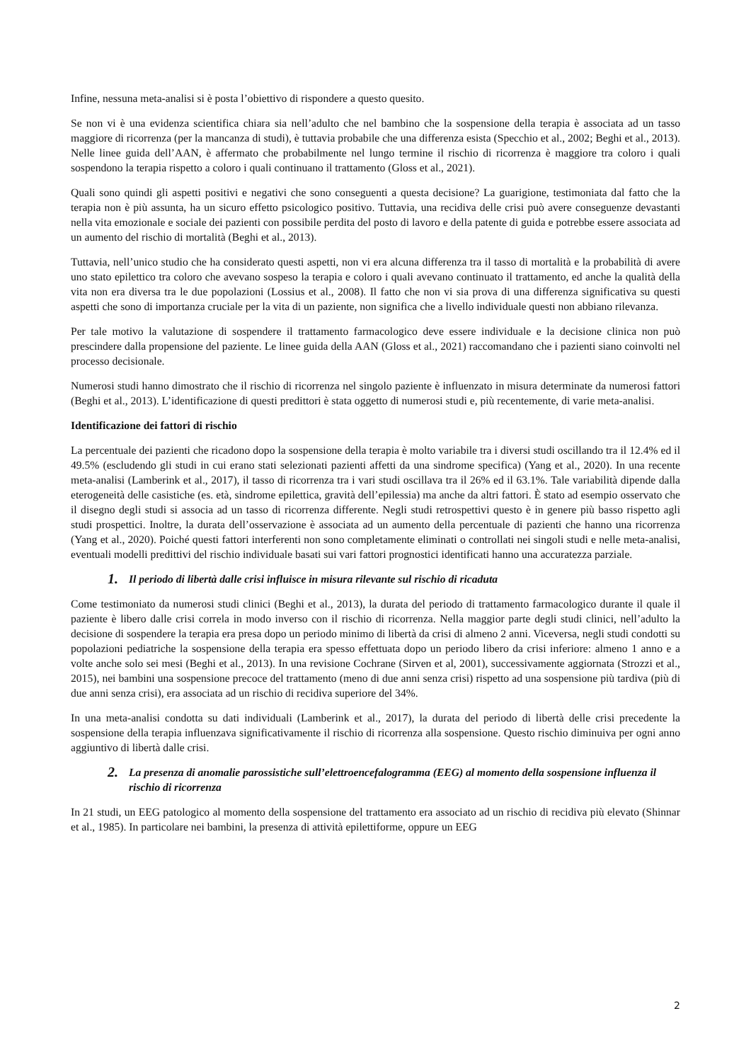Infine, nessuna meta-analisi si è posta l’obiettivo di rispondere a questo quesito.
Se non vi è una evidenza scientifica chiara sia nell’adulto che nel bambino che la sospensione della terapia è associata ad un tasso maggiore di ricorrenza (per la mancanza di studi), è tuttavia probabile che una differenza esista (Specchio et al., 2002; Beghi et al., 2013). Nelle linee guida dell’AAN, è affermato che probabilmente nel lungo termine il rischio di ricorrenza è maggiore tra coloro i quali sospendono la terapia rispetto a coloro i quali continuano il trattamento (Gloss et al., 2021).
Quali sono quindi gli aspetti positivi e negativi che sono conseguenti a questa decisione? La guarigione, testimoniata dal fatto che la terapia non è più assunta, ha un sicuro effetto psicologico positivo. Tuttavia, una recidiva delle crisi può avere conseguenze devastanti nella vita emozionale e sociale dei pazienti con possibile perdita del posto di lavoro e della patente di guida e potrebbe essere associata ad un aumento del rischio di mortalità (Beghi et al., 2013).
Tuttavia, nell’unico studio che ha considerato questi aspetti, non vi era alcuna differenza tra il tasso di mortalità e la probabilità di avere uno stato epilettico tra coloro che avevano sospeso la terapia e coloro i quali avevano continuato il trattamento, ed anche la qualità della vita non era diversa tra le due popolazioni (Lossius et al., 2008). Il fatto che non vi sia prova di una differenza significativa su questi aspetti che sono di importanza cruciale per la vita di un paziente, non significa che a livello individuale questi non abbiano rilevanza.
Per tale motivo la valutazione di sospendere il trattamento farmacologico deve essere individuale e la decisione clinica non può prescindere dalla propensione del paziente. Le linee guida della AAN (Gloss et al., 2021) raccomandano che i pazienti siano coinvolti nel processo decisionale.
Numerosi studi hanno dimostrato che il rischio di ricorrenza nel singolo paziente è influenzato in misura determinate da numerosi fattori (Beghi et al., 2013). L’identificazione di questi predittori è stata oggetto di numerosi studi e, più recentemente, di varie meta-analisi.
Identificazione dei fattori di rischio
La percentuale dei pazienti che ricadono dopo la sospensione della terapia è molto variabile tra i diversi studi oscillando tra il 12.4% ed il 49.5% (escludendo gli studi in cui erano stati selezionati pazienti affetti da una sindrome specifica) (Yang et al., 2020). In una recente meta-analisi (Lamberink et al., 2017), il tasso di ricorrenza tra i vari studi oscillava tra il 26% ed il 63.1%. Tale variabilità dipende dalla eterogeneità delle casistiche (es. età, sindrome epilettica, gravità dell’epilessia) ma anche da altri fattori. È stato ad esempio osservato che il disegno degli studi si associa ad un tasso di ricorrenza differente. Negli studi retrospettivi questo è in genere più basso rispetto agli studi prospettici. Inoltre, la durata dell’osservazione è associata ad un aumento della percentuale di pazienti che hanno una ricorrenza (Yang et al., 2020). Poiché questi fattori interferenti non sono completamente eliminati o controllati nei singoli studi e nelle meta-analisi, eventuali modelli predittivi del rischio individuale basati sui vari fattori prognostici identificati hanno una accuratezza parziale.
1. Il periodo di libertà dalle crisi influisce in misura rilevante sul rischio di ricaduta
Come testimoniato da numerosi studi clinici (Beghi et al., 2013), la durata del periodo di trattamento farmacologico durante il quale il paziente è libero dalle crisi correla in modo inverso con il rischio di ricorrenza. Nella maggior parte degli studi clinici, nell’adulto la decisione di sospendere la terapia era presa dopo un periodo minimo di libertà da crisi di almeno 2 anni. Viceversa, negli studi condotti su popolazioni pediatriche la sospensione della terapia era spesso effettuata dopo un periodo libero da crisi inferiore: almeno 1 anno e a volte anche solo sei mesi (Beghi et al., 2013). In una revisione Cochrane (Sirven et al, 2001), successivamente aggiornata (Strozzi et al., 2015), nei bambini una sospensione precoce del trattamento (meno di due anni senza crisi) rispetto ad una sospensione più tardiva (più di due anni senza crisi), era associata ad un rischio di recidiva superiore del 34%.
In una meta-analisi condotta su dati individuali (Lamberink et al., 2017), la durata del periodo di libertà delle crisi precedente la sospensione della terapia influenzava significativamente il rischio di ricorrenza alla sospensione. Questo rischio diminuiva per ogni anno aggiuntivo di libertà dalle crisi.
2. La presenza di anomalie parossistiche sull’elettroencefalogramma (EEG) al momento della sospensione influenza il rischio di ricorrenza
In 21 studi, un EEG patologico al momento della sospensione del trattamento era associato ad un rischio di recidiva più elevato (Shinnar et al., 1985). In particolare nei bambini, la presenza di attività epilettiforme, oppure un EEG
2